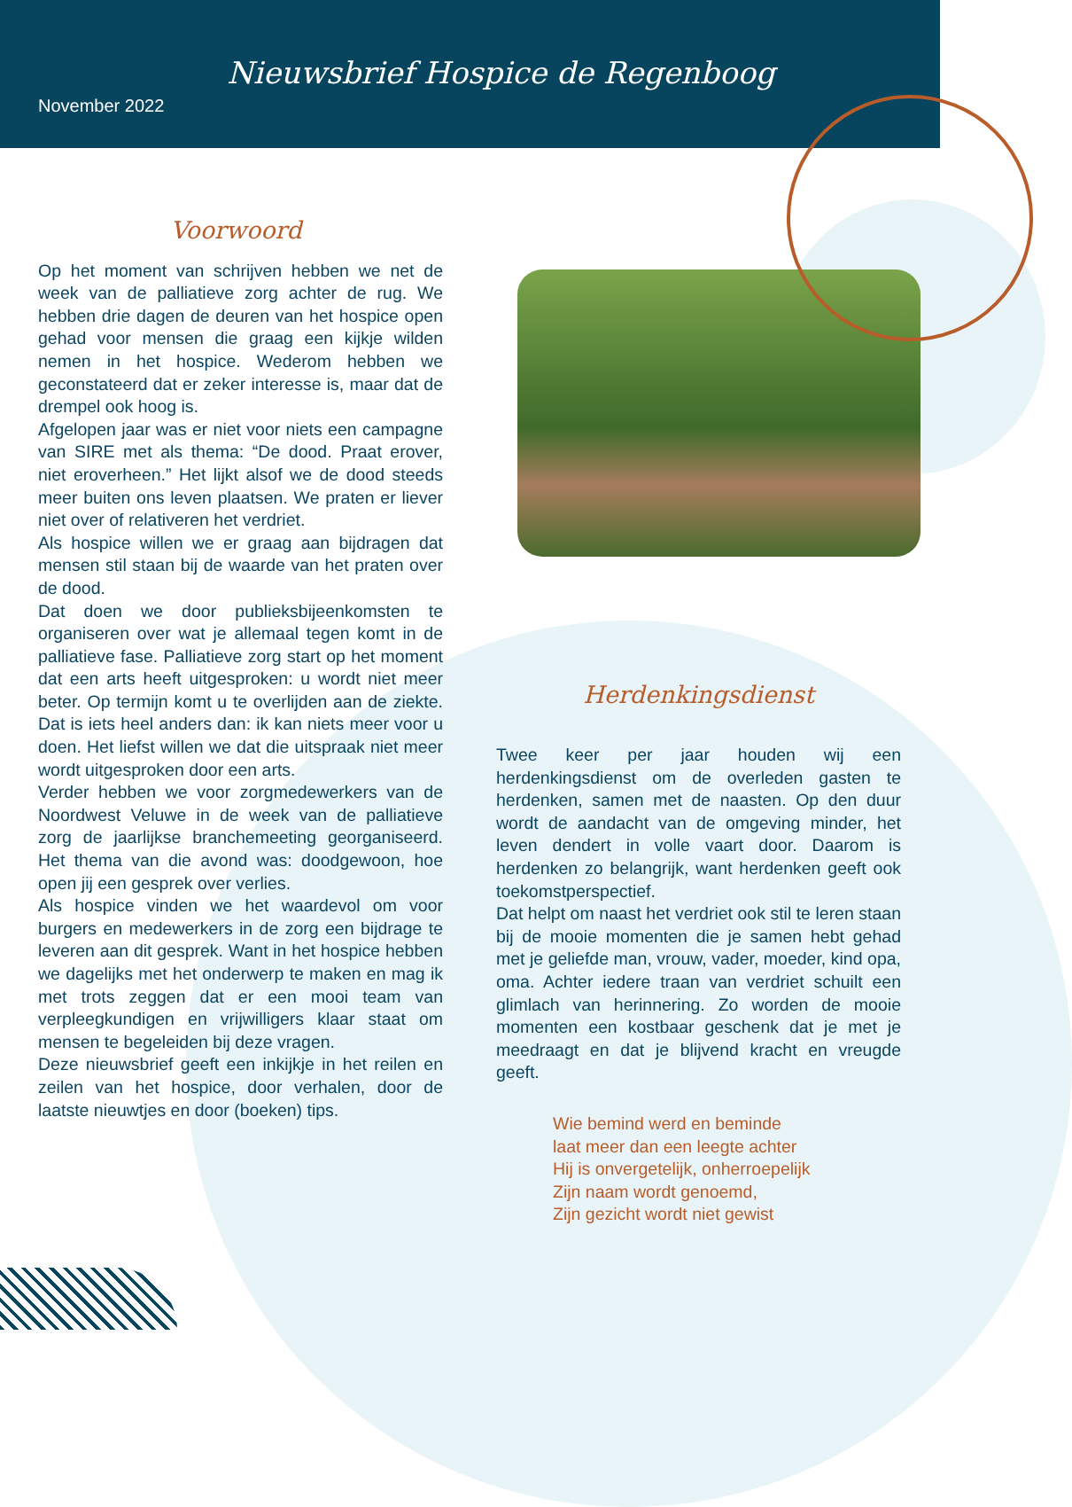Nieuwsbrief Hospice de Regenboog
November 2022
Voorwoord
Op het moment van schrijven hebben we net de week van de palliatieve zorg achter de rug. We hebben drie dagen de deuren van het hospice open gehad voor mensen die graag een kijkje wilden nemen in het hospice. Wederom hebben we geconstateerd dat er zeker interesse is, maar dat de drempel ook hoog is.
Afgelopen jaar was er niet voor niets een campagne van SIRE met als thema: “De dood. Praat erover, niet eroverheen.” Het lijkt alsof we de dood steeds meer buiten ons leven plaatsen. We praten er liever niet over of relativeren het verdriet.
Als hospice willen we er graag aan bijdragen dat mensen stil staan bij de waarde van het praten over de dood.
Dat doen we door publieksbijeenkomsten te organiseren over wat je allemaal tegen komt in de palliatieve fase. Palliatieve zorg start op het moment dat een arts heeft uitgesproken: u wordt niet meer beter. Op termijn komt u te overlijden aan de ziekte. Dat is iets heel anders dan: ik kan niets meer voor u doen. Het liefst willen we dat die uitspraak niet meer wordt uitgesproken door een arts.
Verder hebben we voor zorgmedewerkers van de Noordwest Veluwe in de week van de palliatieve zorg de jaarlijkse branchemeeting georganiseerd. Het thema van die avond was: doodgewoon, hoe open jij een gesprek over verlies.
Als hospice vinden we het waardevol om voor burgers en medewerkers in de zorg een bijdrage te leveren aan dit gesprek. Want in het hospice hebben we dagelijks met het onderwerp te maken en mag ik met trots zeggen dat er een mooi team van verpleegkundigen en vrijwilligers klaar staat om mensen te begeleiden bij deze vragen.
Deze nieuwsbrief geeft een inkijkje in het reilen en zeilen van het hospice, door verhalen, door de laatste nieuwtjes en door (boeken) tips.
Herdenkingsdienst
Twee keer per jaar houden wij een herdenkingsdienst om de overleden gasten te herdenken, samen met de naasten. Op den duur wordt de aandacht van de omgeving minder, het leven dendert in volle vaart door. Daarom is herdenken zo belangrijk, want herdenken geeft ook toekomstperspectief.
Dat helpt om naast het verdriet ook stil te leren staan bij de mooie momenten die je samen hebt gehad met je geliefde man, vrouw, vader, moeder, kind opa, oma. Achter iedere traan van verdriet schuilt een glimlach van herinnering. Zo worden de mooie momenten een kostbaar geschenk dat je met je meedraagt en dat je blijvend kracht en vreugde geeft.
Wie bemind werd en beminde
laat meer dan een leegte achter
Hij is onvergetelijk, onherroepelijk
Zijn naam wordt genoemd,
Zijn gezicht wordt niet gewist